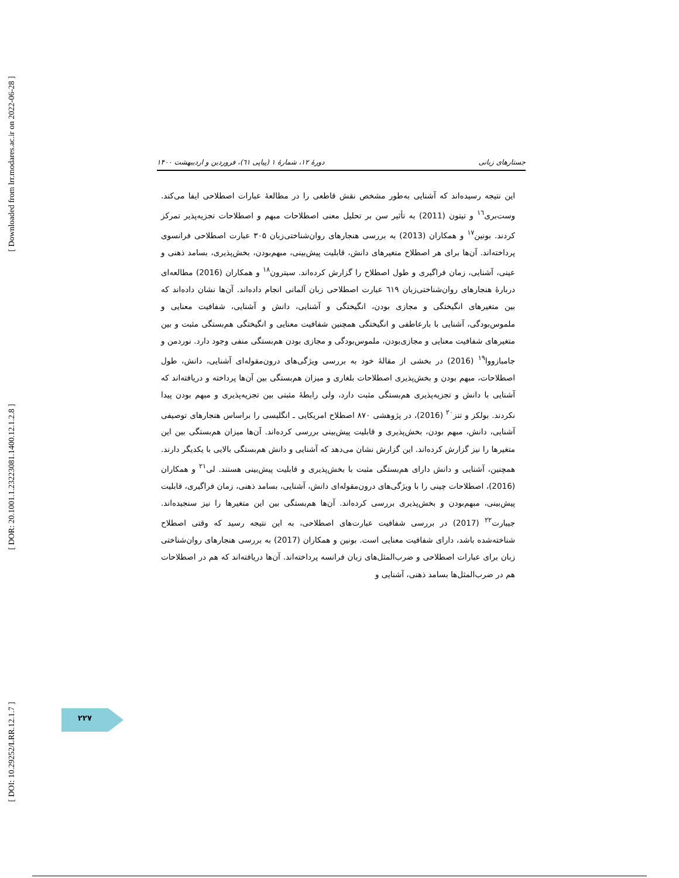[ Downloaded from lrr.modares.ac.ir on 2022-06-28 ]
[ DOR: 20.1001.1.23223081.1400.12.1.2.8 ]
[ DOI: 10.29252/LRR.12.1.7 ]
جستارهای زبانی دورهٔ ۱۲، شمارهٔ ۱ (پیاپی ٦١)، فروردین و اردیبهشت ۱۴۰۰
این نتیجه رسیده‌اند که آشنایی به‌طور مشخص نقش قاطعی را در مطالعهٔ عبارات اصطلاحی ایفا می‌کند. وست‌بری<sup>١٦</sup> و تیتون (2011) به تأثیر سن بر تحلیل معنی اصطلاحات مبهم و اصطلاحات تجزیه‌پذیر تمرکز کردند. بونین<sup>١٧</sup> و همکاران (2013) به بررسی هنجارهای روان‌شناختی‌زبان ۳۰۵ عبارت اصطلاحی فرانسوی پرداخته‌اند. آن‌ها برای هر اصطلاح متغیرهای دانش، قابلیت پیش‌بینی، مبهم‌بودن، بخش‌پذیری، بسامد ذهنی و عینی، آشنایی، زمان فراگیری و طول اصطلاح را گزارش کرده‌اند. سیترون<sup>١٨</sup> و همکاران (2016) مطالعه‌ای دربارهٔ هنجارهای روان‌شناختی‌زبان ٦١٩ عبارت اصطلاحی زبان آلمانی انجام داده‌اند. آن‌ها نشان داده‌اند که بین متغیرهای انگیختگی و مجازی بودن، انگیختگی و آشنایی، دانش و آشنایی، شفافیت معنایی و ملموس‌بودگی، آشنایی با بارعاطفی و انگیختگی همچنین شفافیت معنایی و انگیختگی هم‌بستگی مثبت و بین متغیرهای شفافیت معنایی و مجازی‌بودن، ملموس‌بودگی و مجازی بودن هم‌بستگی منفی وجود دارد. نوردمن و جامبازووا<sup>١٩</sup> (2016) در بخشی از مقالهٔ خود به بررسی ویژگی‌های درون‌مقوله‌ای آشنایی، دانش، طول اصطلاحات، مبهم بودن و بخش‌پذیری اصطلاحات بلغاری و میزان هم‌بستگی بین آن‌ها پرداخته و دریافته‌اند که آشنایی با دانش و تجزیه‌پذیری هم‌بستگی مثبت دارد، ولی رابطهٔ مثبتی بین تجزیه‌پذیری و مبهم بودن پیدا نکردند. بولکز و تنز<sup>٢٠</sup> (2016)، در پژوهشی ۸۷۰ اصطلاح امریکایی ـ انگلیسی را براساس هنجارهای توصیفی آشنایی، دانش، مبهم بودن، بخش‌پذیری و قابلیت پیش‌بینی بررسی کرده‌اند. آن‌ها میزان هم‌بستگی بین این متغیرها را نیز گزارش کرده‌اند. این گزارش نشان می‌دهد که آشنایی و دانش هم‌بستگی بالایی با یکدیگر دارند. همچنین، آشنایی و دانش دارای هم‌بستگی مثبت با بخش‌پذیری و قابلیت پیش‌بینی هستند. لی<sup>٢١</sup> و همکاران (2016)، اصطلاحات چینی را با ویژگی‌های درون‌مقوله‌ای دانش، آشنایی، بسامد ذهنی، زمان فراگیری، قابلیت پیش‌بینی، مبهم‌بودن و بخش‌پذیری بررسی کرده‌اند. آن‌ها هم‌بستگی بین این متغیرها را نیز سنجیده‌اند. جیبارت<sup>٢٢</sup> (2017) در بررسی شفافیت عبارت‌های اصطلاحی، به این نتیجه رسید که وقتی اصطلاح شناخته‌شده باشد، دارای شفافیت معنایی است. بونین و همکاران (2017) به بررسی هنجارهای روان‌شناختی زبان برای عبارات اصطلاحی و ضرب‌المثل‌های زبان فرانسه پرداخته‌اند. آن‌ها دریافته‌اند که هم در اصطلاحات هم در ضرب‌المثل‌ها بسامد ذهنی، آشنایی و
۲۲۷